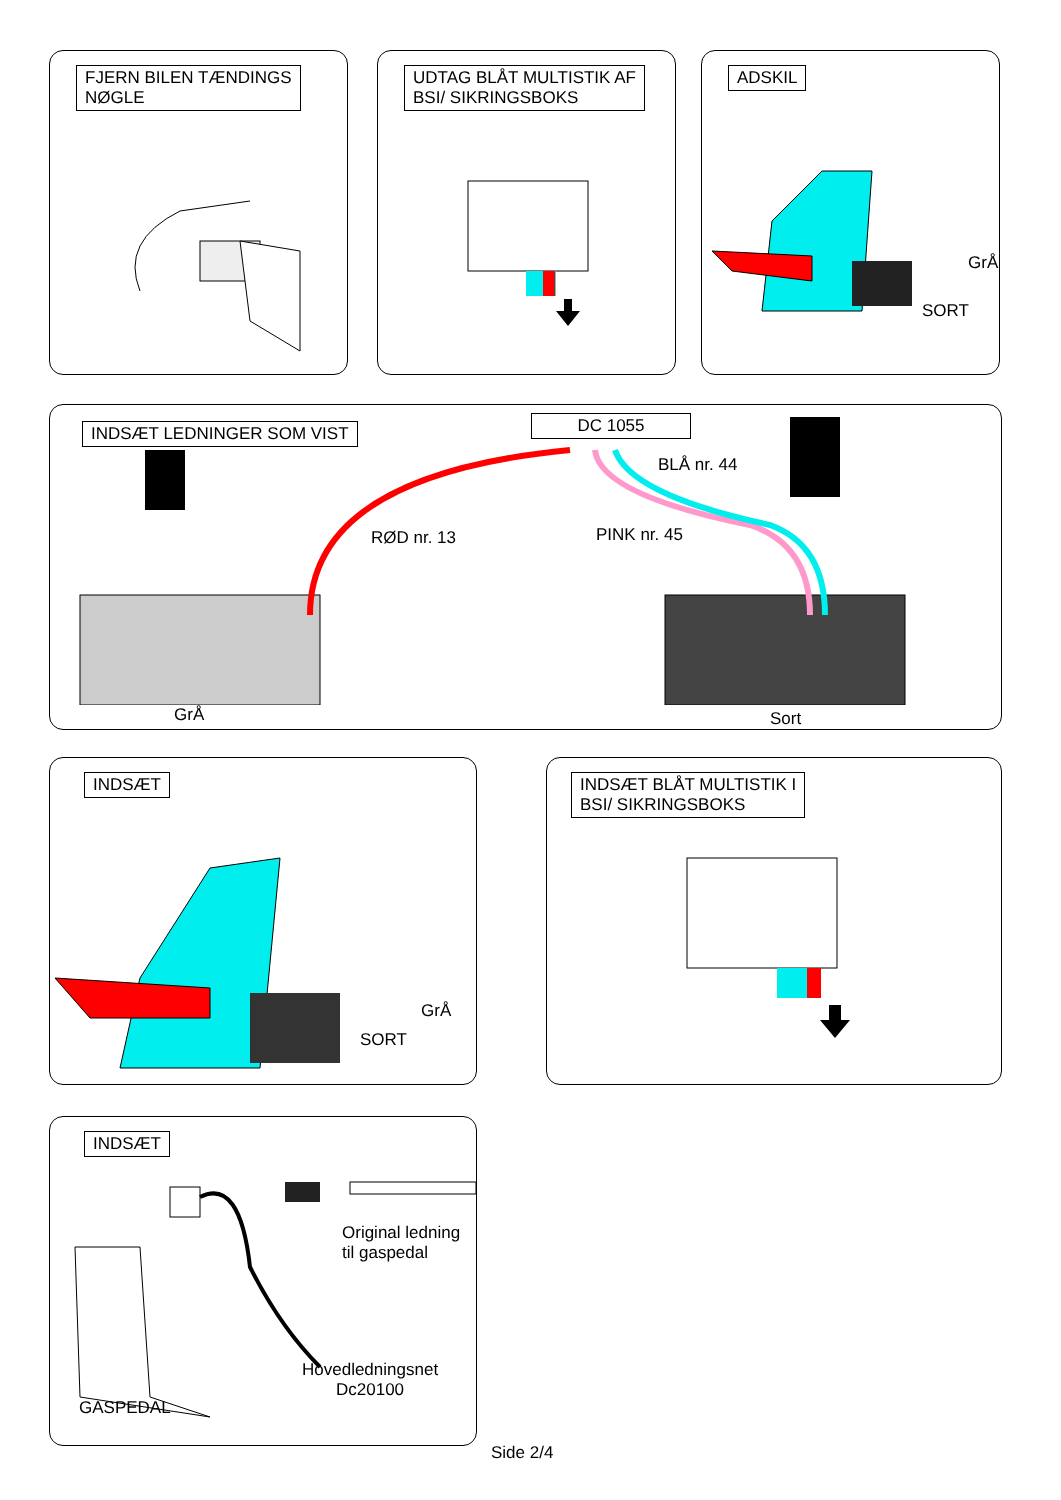FJERN BILEN TÆNDINGS
NØGLE
UDTAG BLÅT MULTISTIK AF
BSI/ SIKRINGSBOKS
ADSKIL
GrÅ
SORT
INDSÆT LEDNINGER SOM VIST
DC 1055
BLÅ nr. 44
RØD nr. 13 PINK nr. 45
GrÅ Sort
INDSÆT
GrÅ
SORT
INDSÆT BLÅT MULTISTIK I
BSI/ SIKRINGSBOKS
INDSÆT
Original ledning
til gaspedal
Hovedledningsnet
Dc20100
GASPEDAL
Side 2/4